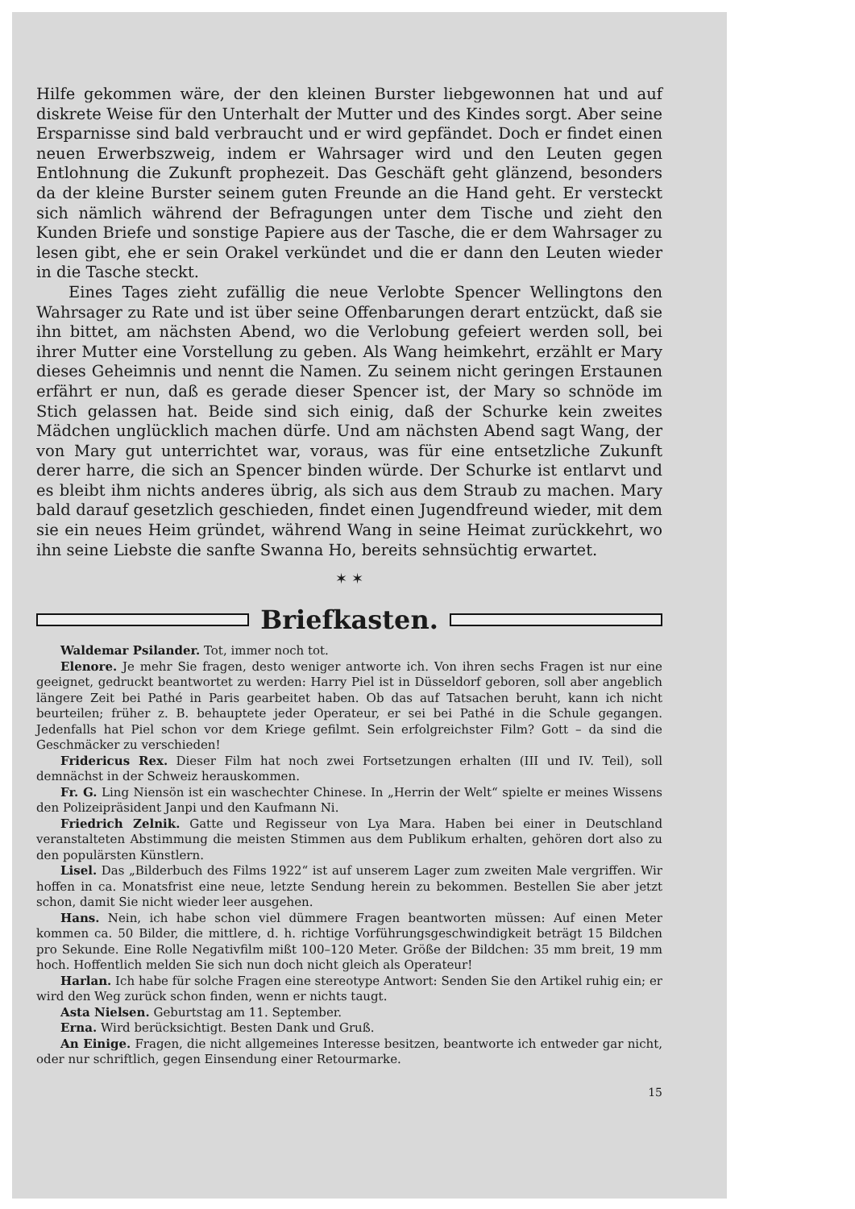Hilfe gekommen wäre, der den kleinen Burster liebgewonnen hat und auf diskrete Weise für den Unterhalt der Mutter und des Kindes sorgt. Aber seine Ersparnisse sind bald verbraucht und er wird gepfändet. Doch er findet einen neuen Erwerbszweig, indem er Wahrsager wird und den Leuten gegen Entlohnung die Zukunft prophezeit. Das Geschäft geht glänzend, besonders da der kleine Burster seinem guten Freunde an die Hand geht. Er versteckt sich nämlich während der Befragungen unter dem Tische und zieht den Kunden Briefe und sonstige Papiere aus der Tasche, die er dem Wahrsager zu lesen gibt, ehe er sein Orakel verkündet und die er dann den Leuten wieder in die Tasche steckt.
Eines Tages zieht zufällig die neue Verlobte Spencer Wellingtons den Wahrsager zu Rate und ist über seine Offenbarungen derart entzückt, daß sie ihn bittet, am nächsten Abend, wo die Verlobung gefeiert werden soll, bei ihrer Mutter eine Vorstellung zu geben. Als Wang heimkehrt, erzählt er Mary dieses Geheimnis und nennt die Namen. Zu seinem nicht geringen Erstaunen erfährt er nun, daß es gerade dieser Spencer ist, der Mary so schnöde im Stich gelassen hat. Beide sind sich einig, daß der Schurke kein zweites Mädchen unglücklich machen dürfe. Und am nächsten Abend sagt Wang, der von Mary gut unterrichtet war, voraus, was für eine entsetzliche Zukunft derer harre, die sich an Spencer binden würde. Der Schurke ist entlarvt und es bleibt ihm nichts anderes übrig, als sich aus dem Straub zu machen. Mary bald darauf gesetzlich geschieden, findet einen Jugendfreund wieder, mit dem sie ein neues Heim gründet, während Wang in seine Heimat zurückkehrt, wo ihn seine Liebste die sanfte Swanna Ho, bereits sehnsüchtig erwartet.
✶ ✶
Briefkasten.
Waldemar Psilander. Tot, immer noch tot.
Elenore. Je mehr Sie fragen, desto weniger antworte ich. Von ihren sechs Fragen ist nur eine geeignet, gedruckt beantwortet zu werden: Harry Piel ist in Düsseldorf geboren, soll aber angeblich längere Zeit bei Pathé in Paris gearbeitet haben. Ob das auf Tatsachen beruht, kann ich nicht beurteilen; früher z. B. behauptete jeder Operateur, er sei bei Pathé in die Schule gegangen. Jedenfalls hat Piel schon vor dem Kriege gefilmt. Sein erfolgreichster Film? Gott – da sind die Geschmäcker zu verschieden!
Fridericus Rex. Dieser Film hat noch zwei Fortsetzungen erhalten (III und IV. Teil), soll demnächst in der Schweiz herauskommen.
Fr. G. Ling Niensön ist ein waschechter Chinese. In „Herrin der Welt“ spielte er meines Wissens den Polizeipräsident Janpi und den Kaufmann Ni.
Friedrich Zelnik. Gatte und Regisseur von Lya Mara. Haben bei einer in Deutschland veranstalteten Abstimmung die meisten Stimmen aus dem Publikum erhalten, gehören dort also zu den populärsten Künstlern.
Lisel. Das „Bilderbuch des Films 1922“ ist auf unserem Lager zum zweiten Male vergriffen. Wir hoffen in ca. Monatsfrist eine neue, letzte Sendung herein zu bekommen. Bestellen Sie aber jetzt schon, damit Sie nicht wieder leer ausgehen.
Hans. Nein, ich habe schon viel dümmere Fragen beantworten müssen: Auf einen Meter kommen ca. 50 Bilder, die mittlere, d. h. richtige Vorführungsgeschwindigkeit beträgt 15 Bildchen pro Sekunde. Eine Rolle Negativfilm mißt 100–120 Meter. Größe der Bildchen: 35 mm breit, 19 mm hoch. Hoffentlich melden Sie sich nun doch nicht gleich als Operateur!
Harlan. Ich habe für solche Fragen eine stereotype Antwort: Senden Sie den Artikel ruhig ein; er wird den Weg zurück schon finden, wenn er nichts taugt.
Asta Nielsen. Geburtstag am 11. September.
Erna. Wird berücksichtigt. Besten Dank und Gruß.
An Einige. Fragen, die nicht allgemeines Interesse besitzen, beantworte ich entweder gar nicht, oder nur schriftlich, gegen Einsendung einer Retourmarke.
15